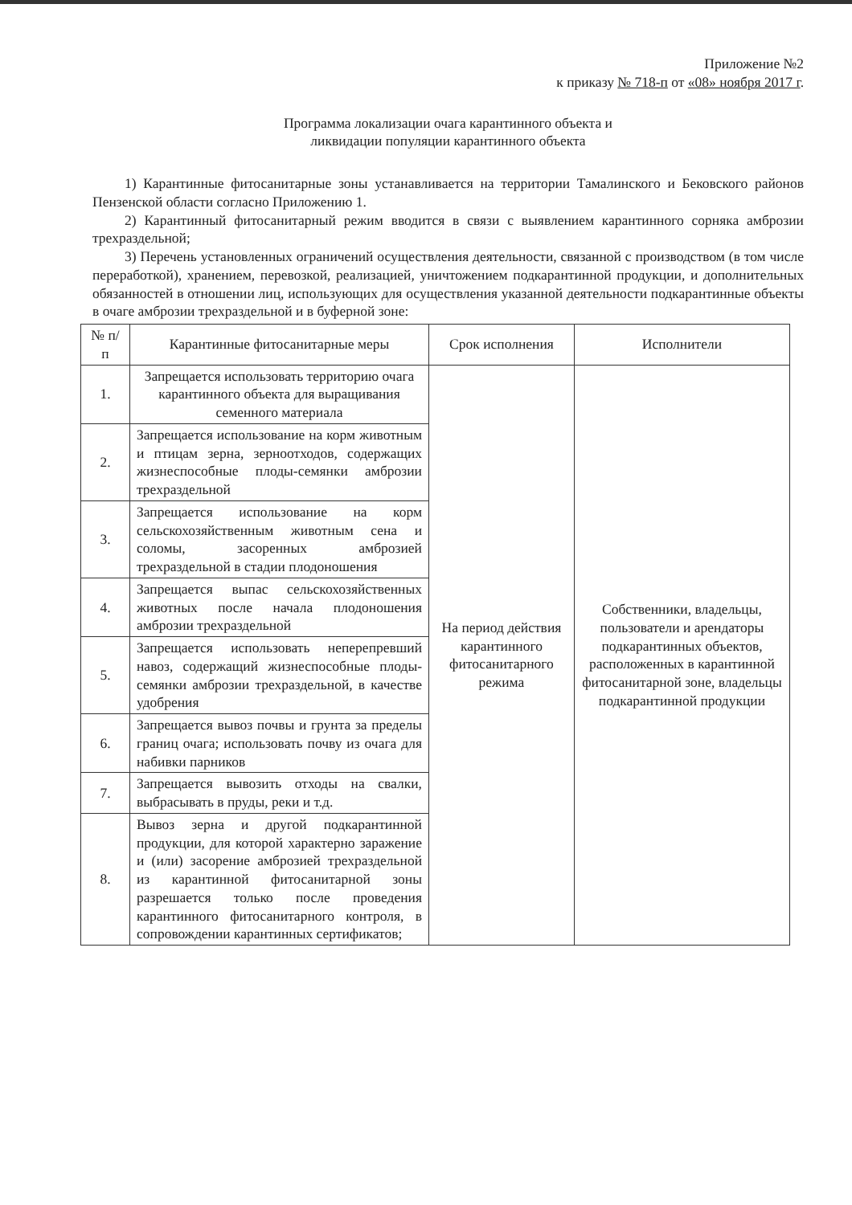Приложение №2
к приказу № 718-п от «08» ноября 2017 г.
Программа локализации очага карантинного объекта и
ликвидации популяции карантинного объекта
1) Карантинные фитосанитарные зоны устанавливается на территории Тамалинского и Бековского районов Пензенской области согласно Приложению 1.
2) Карантинный фитосанитарный режим вводится в связи с выявлением карантинного сорняка амброзии трехраздельной;
3) Перечень установленных ограничений осуществления деятельности, связанной с производством (в том числе переработкой), хранением, перевозкой, реализацией, уничтожением подкарантинной продукции, и дополнительных обязанностей в отношении лиц, использующих для осуществления указанной деятельности подкарантинные объекты в очаге амброзии трехраздельной и в буферной зоне:
| № п/п | Карантинные фитосанитарные меры | Срок исполнения | Исполнители |
| --- | --- | --- | --- |
| 1. | Запрещается использовать территорию очага карантинного объекта для выращивания семенного материала | На период действия карантинного фитосанитарного режима | Собственники, владельцы, пользователи и арендаторы подкарантинных объектов, расположенных в карантинной фитосанитарной зоне, владельцы подкарантинной продукции |
| 2. | Запрещается использование на корм животным и птицам зерна, зерноотходов, содержащих жизнеспособные плоды-семянки амброзии трехраздельной | | |
| 3. | Запрещается использование на корм сельскохозяйственным животным сена и соломы, засоренных амброзией трехраздельной в стадии плодоношения | | |
| 4. | Запрещается выпас сельскохозяйственных животных после начала плодоношения амброзии трехраздельной | | |
| 5. | Запрещается использовать неперепревший навоз, содержащий жизнеспособные плоды-семянки амброзии трехраздельной, в качестве удобрения | | |
| 6. | Запрещается вывоз почвы и грунта за пределы границ очага; использовать почву из очага для набивки парников | | |
| 7. | Запрещается вывозить отходы на свалки, выбрасывать в пруды, реки и т.д. | | |
| 8. | Вывоз зерна и другой подкарантинной продукции, для которой характерно заражение и (или) засорение амброзией трехраздельной из карантинной фитосанитарной зоны разрешается только после проведения карантинного фитосанитарного контроля, в сопровождении карантинных сертификатов; | | |